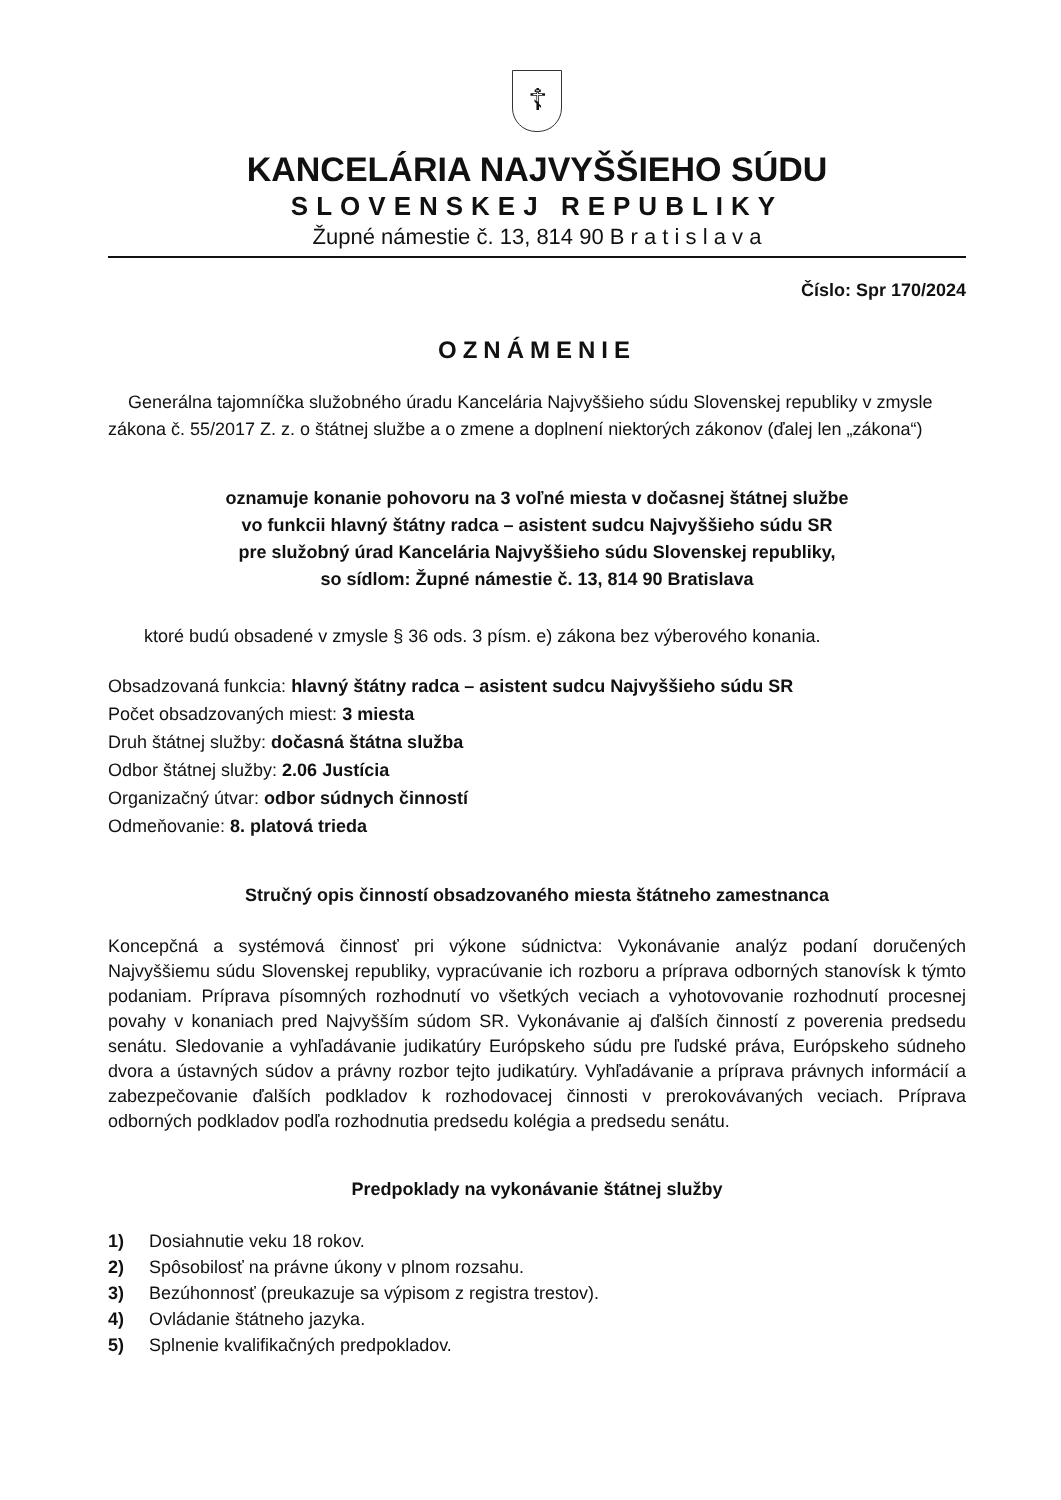☦
KANCELÁRIA NAJVYŠŠIEHO SÚDU
SLOVENSKEJ REPUBLIKY
Župné námestie č. 13, 814 90 B r a t i s l a v a
Číslo: Spr 170/2024
OZNÁMENIE
Generálna tajomníčka služobného úradu Kancelária Najvyššieho súdu Slovenskej republiky v zmysle zákona č. 55/2017 Z. z. o štátnej službe a o zmene a doplnení niektorých zákonov (ďalej len „zákona“)
oznamuje konanie pohovoru na 3 voľné miesta v dočasnej štátnej službe
vo funkcii hlavný štátny radca – asistent sudcu Najvyššieho súdu SR
pre služobný úrad Kancelária Najvyššieho súdu Slovenskej republiky,
so sídlom: Župné námestie č. 13, 814 90 Bratislava
ktoré budú obsadené v zmysle § 36 ods. 3 písm. e) zákona bez výberového konania.
Obsadzovaná funkcia: hlavný štátny radca – asistent sudcu Najvyššieho súdu SR
Počet obsadzovaných miest: 3 miesta
Druh štátnej služby: dočasná štátna služba
Odbor štátnej služby: 2.06 Justícia
Organizačný útvar: odbor súdnych činností
Odmeňovanie: 8. platová trieda
Stručný opis činností obsadzovaného miesta štátneho zamestnanca
Koncepčná a systémová činnosť pri výkone súdnictva: Vykonávanie analýz podaní doručených Najvyššiemu súdu Slovenskej republiky, vypracúvanie ich rozboru a príprava odborných stanovísk k týmto podaniam. Príprava písomných rozhodnutí vo všetkých veciach a vyhotovovanie rozhodnutí procesnej povahy v konaniach pred Najvyšším súdom SR. Vykonávanie aj ďalších činností z poverenia predsedu senátu. Sledovanie a vyhľadávanie judikatúry Európskeho súdu pre ľudské práva, Európskeho súdneho dvora a ústavných súdov a právny rozbor tejto judikatúry. Vyhľadávanie a príprava právnych informácií a zabezpečovanie ďalších podkladov k rozhodovacej činnosti v prerokovávaných veciach. Príprava odborných podkladov podľa rozhodnutia predsedu kolégia a predsedu senátu.
Predpoklady na vykonávanie štátnej služby
1) Dosiahnutie veku 18 rokov.
2) Spôsobilosť na právne úkony v plnom rozsahu.
3) Bezúhonnosť (preukazuje sa výpisom z registra trestov).
4) Ovládanie štátneho jazyka.
5) Splnenie kvalifikačných predpokladov.